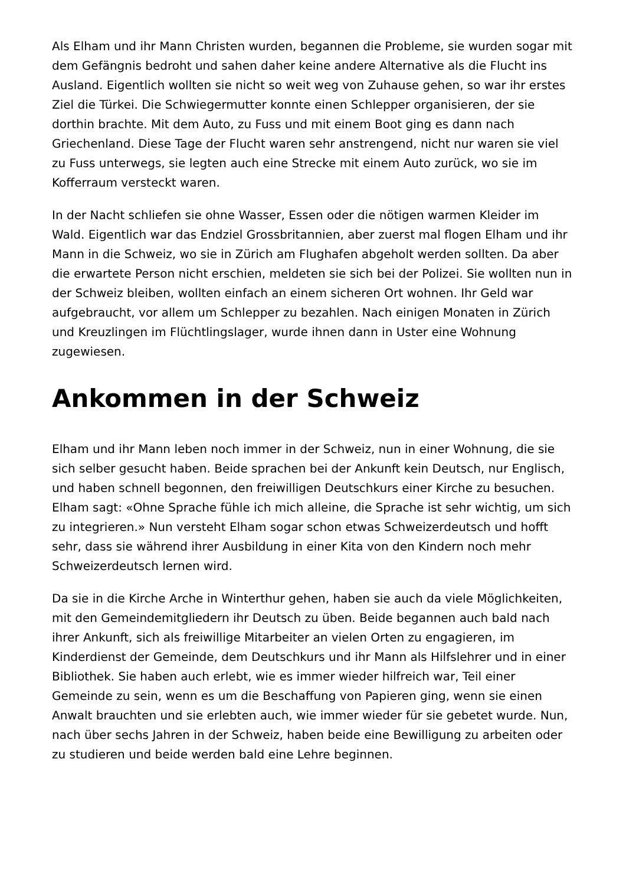Als Elham und ihr Mann Christen wurden, begannen die Probleme, sie wurden sogar mit dem Gefängnis bedroht und sahen daher keine andere Alternative als die Flucht ins Ausland. Eigentlich wollten sie nicht so weit weg von Zuhause gehen, so war ihr erstes Ziel die Türkei. Die Schwiegermutter konnte einen Schlepper organisieren, der sie dorthin brachte. Mit dem Auto, zu Fuss und mit einem Boot ging es dann nach Griechenland. Diese Tage der Flucht waren sehr anstrengend, nicht nur waren sie viel zu Fuss unterwegs, sie legten auch eine Strecke mit einem Auto zurück, wo sie im Kofferraum versteckt waren.
In der Nacht schliefen sie ohne Wasser, Essen oder die nötigen warmen Kleider im Wald. Eigentlich war das Endziel Grossbritannien, aber zuerst mal flogen Elham und ihr Mann in die Schweiz, wo sie in Zürich am Flughafen abgeholt werden sollten. Da aber die erwartete Person nicht erschien, meldeten sie sich bei der Polizei. Sie wollten nun in der Schweiz bleiben, wollten einfach an einem sicheren Ort wohnen. Ihr Geld war aufgebraucht, vor allem um Schlepper zu bezahlen. Nach einigen Monaten in Zürich und Kreuzlingen im Flüchtlingslager, wurde ihnen dann in Uster eine Wohnung zugewiesen.
Ankommen in der Schweiz
Elham und ihr Mann leben noch immer in der Schweiz, nun in einer Wohnung, die sie sich selber gesucht haben. Beide sprachen bei der Ankunft kein Deutsch, nur Englisch, und haben schnell begonnen, den freiwilligen Deutschkurs einer Kirche zu besuchen. Elham sagt: «Ohne Sprache fühle ich mich alleine, die Sprache ist sehr wichtig, um sich zu integrieren.» Nun versteht Elham sogar schon etwas Schweizerdeutsch und hofft sehr, dass sie während ihrer Ausbildung in einer Kita von den Kindern noch mehr Schweizerdeutsch lernen wird.
Da sie in die Kirche Arche in Winterthur gehen, haben sie auch da viele Möglichkeiten, mit den Gemeindemitgliedern ihr Deutsch zu üben. Beide begannen auch bald nach ihrer Ankunft, sich als freiwillige Mitarbeiter an vielen Orten zu engagieren, im Kinderdienst der Gemeinde, dem Deutschkurs und ihr Mann als Hilfslehrer und in einer Bibliothek. Sie haben auch erlebt, wie es immer wieder hilfreich war, Teil einer Gemeinde zu sein, wenn es um die Beschaffung von Papieren ging, wenn sie einen Anwalt brauchten und sie erlebten auch, wie immer wieder für sie gebetet wurde. Nun, nach über sechs Jahren in der Schweiz, haben beide eine Bewilligung zu arbeiten oder zu studieren und beide werden bald eine Lehre beginnen.